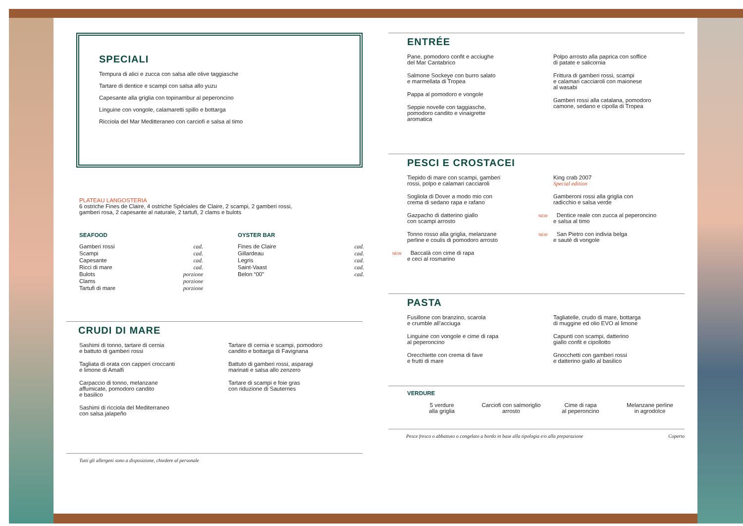SPECIALI
Tempura di alici e zucca con salsa alle olive taggiasche
Tartare di dentice e scampi con salsa allo yuzu
Capesante alla griglia con topinambur al peperoncino
Linguine con vongole, calamaretti spillo e bottarga
Ricciola del Mar Meditteraneo con carciofi e salsa al timo
PLATEAU LANGOSTERIA
6 ostriche Fines de Claire, 4 ostriche Spéciales de Claire, 2 scampi, 2 gamberi rossi,
gamberi rosa, 2 capesante al naturale, 2 tartufi, 2 clams e bulots
SEAFOOD
| Gamberi rossi | cad. |
| Scampi | cad. |
| Capesante | cad. |
| Ricci di mare | cad. |
| Bulots | porzione |
| Clams | porzione |
| Tartufi di mare | porzione |
OYSTER BAR
| Fines de Claire | cad. |
| Gillardeau | cad. |
| Legris | cad. |
| Saint-Vaast | cad. |
| Belon “00” | cad. |
CRUDI DI MARE
Sashimi di tonno, tartare di cernia
e battuto di gamberi rossi
Tagliata di orata con capperi croccanti
e limone di Amalfi
Carpaccio di tonno, melanzane
affumicate, pomodoro candito
e basilico
Sashimi di ricciola del Mediterraneo
con salsa jalapeño
Tartare di cernia e scampi, pomodoro
candito e bottarga di Favignana
Battuto di gamberi rossi, asparagi
marinati e salsa allo zenzero
Tartare di scampi e foie gras
con riduzione di Sauternes
Tutti gli allergeni sono a disposizione, chiedere al personale
ENTRÉE
Pane, pomodoro confit e acciughe
del Mar Cantabrico
Salmone Sockeye con burro salato
e marmellata di Tropea
Pappa al pomodoro e vongole
Seppie novelle con taggiasche,
pomodoro candito e vinaigrette
aromatica
Polpo arrosto alla paprica con soffice
di patate e salicornia
Frittura di gamberi rossi, scampi
e calamari cacciaroli con maionese
al wasabi
Gamberi rossi alla catalana, pomodoro
camone, sedano e cipolla di Tropea
PESCI E CROSTACEI
Tiepido di mare con scampi, gamberi
rossi, polpo e calamari cacciaroli
Sogliola di Dover a modo mio con
crema di sedano rapa e rafano
Gazpacho di datterino giallo
con scampi arrosto
Tonno rosso alla griglia, melanzane
perline e coulis di pomodoro arrosto
NEW Baccalà con cime di rapa
e ceci al rosmarino
King crab 2007
Special edition
Gamberoni rossi alla griglia con
radicchio e salsa verde
NEW Dentice reale con zucca al peperoncino
e salsa al timo
NEW San Pietro con indivia belga
e sautè di vongole
PASTA
Fusillone con branzino, scarola
e crumble all’acciuga
Linguine con vongole e cime di rapa
al peperoncino
Orecchiette con crema di fave
e frutti di mare
Tagliatelle, crudo di mare, bottarga
di muggine ed olio EVO al limone
Capunti con scampi, datterino
giallo confit e cipollotto
Gnocchetti con gamberi rossi
e datterino giallo al basilico
VERDURE
5 verdure
alla griglia
Carciofi con salmoriglio
arrosto
Cime di rapa
al peperoncino
Melanzane perline
in agrodolce
Pesce fresco o abbattuto o congelato a bordo in base alla tipologia e/o alla preparazione Coperto